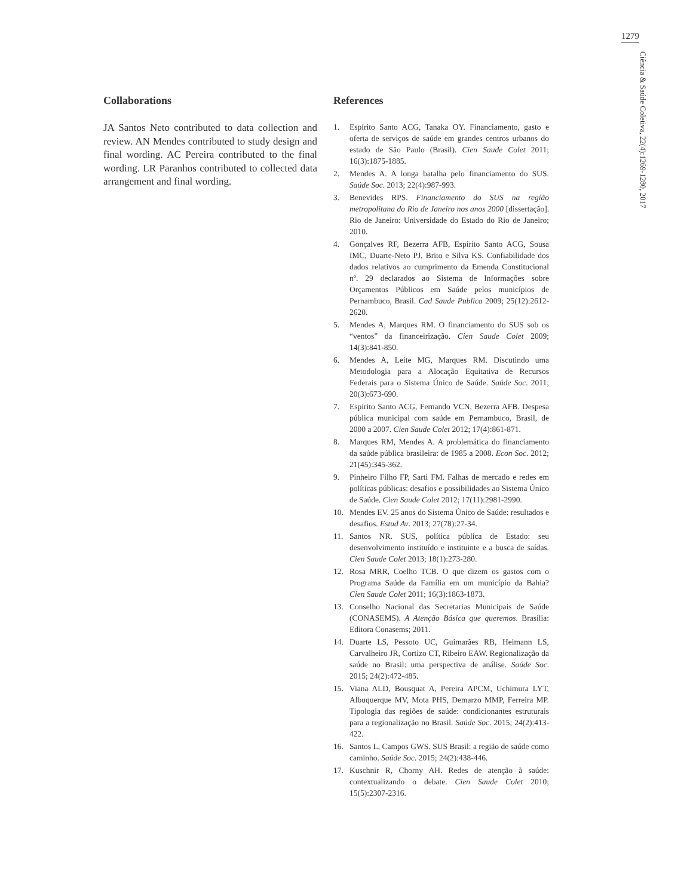1279
Ciência & Saúde Coletiva, 22(4):1269-1280, 2017
Collaborations
JA Santos Neto contributed to data collection and review. AN Mendes contributed to study design and final wording. AC Pereira contributed to the final wording. LR Paranhos contributed to collected data arrangement and final wording.
References
1. Espírito Santo ACG, Tanaka OY. Financiamento, gasto e oferta de serviços de saúde em grandes centros urbanos do estado de São Paulo (Brasil). Cien Saude Colet 2011; 16(3):1875-1885.
2. Mendes A. A longa batalha pelo financiamento do SUS. Saúde Soc. 2013; 22(4):987-993.
3. Benevides RPS. Financiamento do SUS na região metropolitana do Rio de Janeiro nos anos 2000 [dissertação]. Rio de Janeiro: Universidade do Estado do Rio de Janeiro; 2010.
4. Gonçalves RF, Bezerra AFB, Espírito Santo ACG, Sousa IMC, Duarte-Neto PJ, Brito e Silva KS. Confiabilidade dos dados relativos ao cumprimento da Emenda Constitucional nº. 29 declarados ao Sistema de Informações sobre Orçamentos Públicos em Saúde pelos municípios de Pernambuco, Brasil. Cad Saude Publica 2009; 25(12):2612-2620.
5. Mendes A, Marques RM. O financiamento do SUS sob os “ventos” da financeirização. Cien Saude Colet 2009; 14(3):841-850.
6. Mendes A, Leite MG, Marques RM. Discutindo uma Metodologia para a Alocação Equitativa de Recursos Federais para o Sistema Único de Saúde. Saúde Soc. 2011; 20(3):673-690.
7. Espirito Santo ACG, Fernando VCN, Bezerra AFB. Despesa pública municipal com saúde em Pernambuco, Brasil, de 2000 a 2007. Cien Saude Colet 2012; 17(4):861-871.
8. Marques RM, Mendes A. A problemática do financiamento da saúde pública brasileira: de 1985 a 2008. Econ Soc. 2012; 21(45):345-362.
9. Pinheiro Filho FP, Sarti FM. Falhas de mercado e redes em políticas públicas: desafios e possibilidades ao Sistema Único de Saúde. Cien Saude Colet 2012; 17(11):2981-2990.
10. Mendes EV. 25 anos do Sistema Único de Saúde: resultados e desafios. Estud Av. 2013; 27(78):27-34.
11. Santos NR. SUS, política pública de Estado: seu desenvolvimento instituído e instituinte e a busca de saídas. Cien Saude Colet 2013; 18(1):273-280.
12. Rosa MRR, Coelho TCB. O que dizem os gastos com o Programa Saúde da Família em um município da Bahia? Cien Saude Colet 2011; 16(3):1863-1873.
13. Conselho Nacional das Secretarias Municipais de Saúde (CONASEMS). A Atenção Básica que queremos. Brasília: Editora Conasems; 2011.
14. Duarte LS, Pessoto UC, Guimarães RB, Heimann LS, Carvalheiro JR, Cortizo CT, Ribeiro EAW. Regionalização da saúde no Brasil: uma perspectiva de análise. Saúde Soc. 2015; 24(2):472-485.
15. Viana ALD, Bousquat A, Pereira APCM, Uchimura LYT, Albuquerque MV, Mota PHS, Demarzo MMP, Ferreira MP. Tipologia das regiões de saúde: condicionantes estruturais para a regionalização no Brasil. Saúde Soc. 2015; 24(2):413-422.
16. Santos L, Campos GWS. SUS Brasil: a região de saúde como caminho. Saúde Soc. 2015; 24(2):438-446.
17. Kuschnir R, Chorny AH. Redes de atenção à saúde: contextualizando o debate. Cien Saude Colet 2010; 15(5):2307-2316.